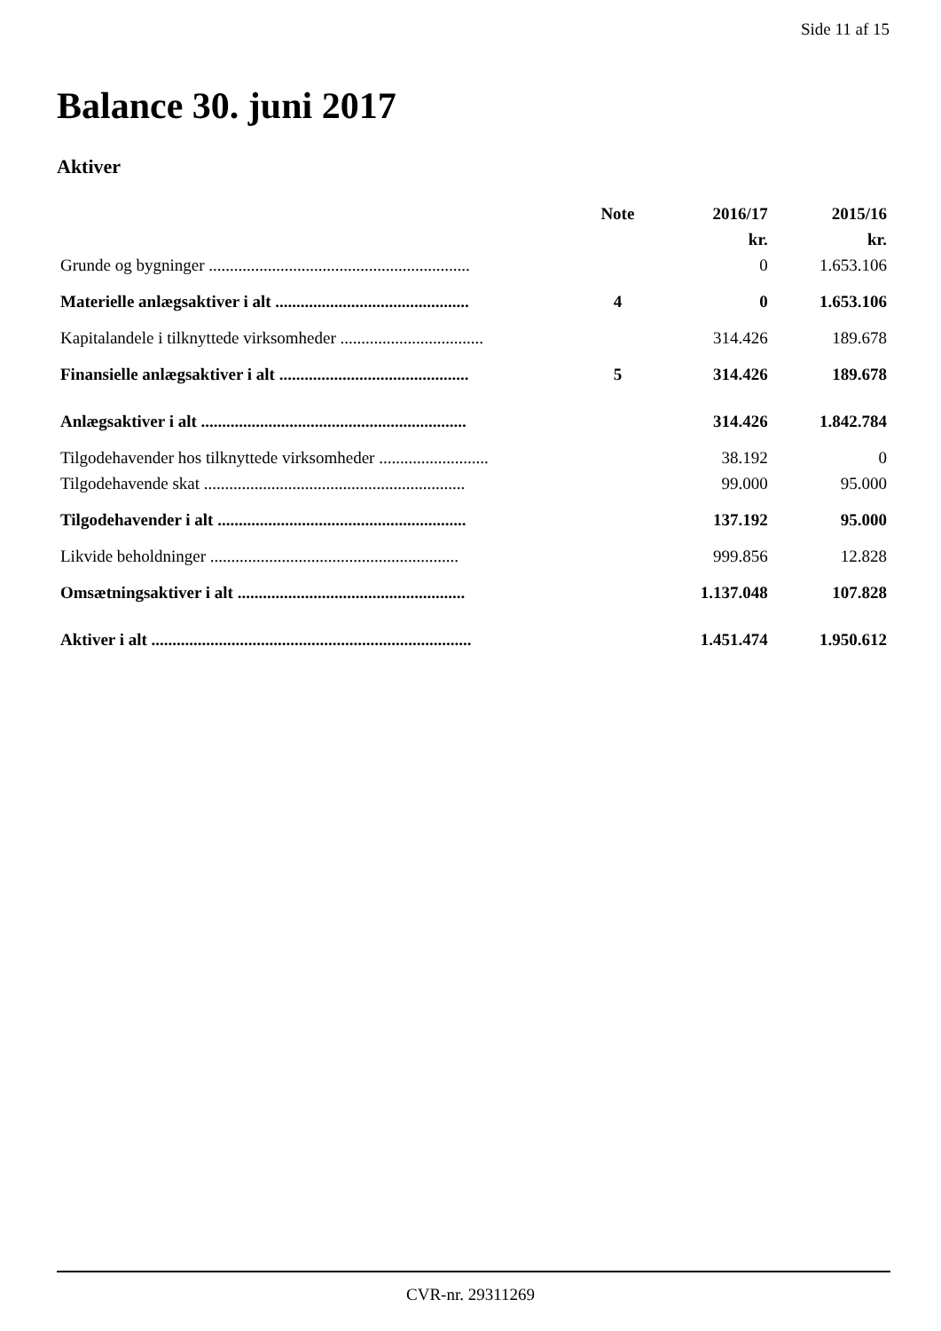Side 11 af 15
Balance 30. juni 2017
Aktiver
| | Note | 2016/17 | 2015/16 |
| --- | --- | --- | --- |
| | | kr. | kr. |
| Grunde og bygninger .............................................................. | | 0 | 1.653.106 |
| Materielle anlægsaktiver i alt .............................................. | 4 | 0 | 1.653.106 |
| Kapitalandele i tilknyttede virksomheder .................................. | | 314.426 | 189.678 |
| Finansielle anlægsaktiver i alt ............................................. | 5 | 314.426 | 189.678 |
| Anlægsaktiver i alt ............................................................... | | 314.426 | 1.842.784 |
| Tilgodehavender hos tilknyttede virksomheder .......................... | | 38.192 | 0 |
| Tilgodehavende skat .............................................................. | | 99.000 | 95.000 |
| Tilgodehavender i alt ........................................................... | | 137.192 | 95.000 |
| Likvide beholdninger ........................................................... | | 999.856 | 12.828 |
| Omsætningsaktiver i alt ...................................................... | | 1.137.048 | 107.828 |
| Aktiver i alt ............................................................................ | | 1.451.474 | 1.950.612 |
CVR-nr. 29311269